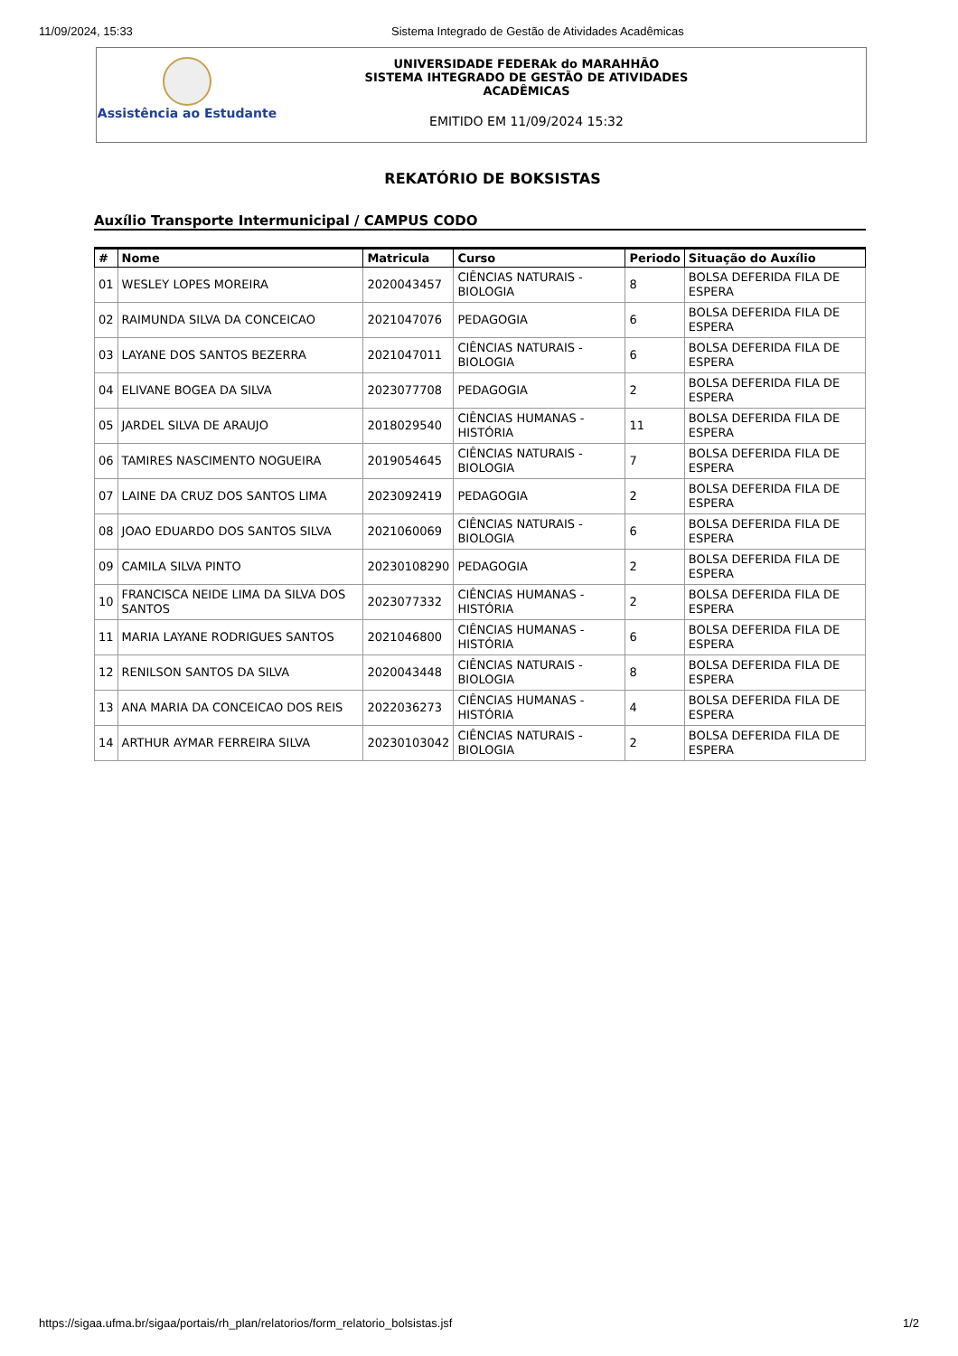11/09/2024, 15:33 Sistema Integrado de Gestão de Atividades Acadêmicas
Assistência ao Estudante
UNIVERSIDADE FEDERAk do MARAHHÃO
SISTEMA IHTEGRADO DE GESTÃO DE ATIVIDADES
ACADÊMICAS
EMITIDO EM 11/09/2024 15:32
REKATÓRIO DE BOKSISTAS
Auxílio Transporte Intermunicipal / CAMPUS CODO
| # | Nome | Matricula | Curso | Periodo | Situação do Auxílio |
| --- | --- | --- | --- | --- | --- |
| 01 | WESLEY LOPES MOREIRA | 2020043457 | CIÊNCIAS NATURAIS - BIOLOGIA | 8 | BOLSA DEFERIDA FILA DE ESPERA |
| 02 | RAIMUNDA SILVA DA CONCEICAO | 2021047076 | PEDAGOGIA | 6 | BOLSA DEFERIDA FILA DE ESPERA |
| 03 | LAYANE DOS SANTOS BEZERRA | 2021047011 | CIÊNCIAS NATURAIS - BIOLOGIA | 6 | BOLSA DEFERIDA FILA DE ESPERA |
| 04 | ELIVANE BOGEA DA SILVA | 2023077708 | PEDAGOGIA | 2 | BOLSA DEFERIDA FILA DE ESPERA |
| 05 | JARDEL SILVA DE ARAUJO | 2018029540 | CIÊNCIAS HUMANAS - HISTÓRIA | 11 | BOLSA DEFERIDA FILA DE ESPERA |
| 06 | TAMIRES NASCIMENTO NOGUEIRA | 2019054645 | CIÊNCIAS NATURAIS - BIOLOGIA | 7 | BOLSA DEFERIDA FILA DE ESPERA |
| 07 | LAINE DA CRUZ DOS SANTOS LIMA | 2023092419 | PEDAGOGIA | 2 | BOLSA DEFERIDA FILA DE ESPERA |
| 08 | JOAO EDUARDO DOS SANTOS SILVA | 2021060069 | CIÊNCIAS NATURAIS - BIOLOGIA | 6 | BOLSA DEFERIDA FILA DE ESPERA |
| 09 | CAMILA SILVA PINTO | 20230108290 | PEDAGOGIA | 2 | BOLSA DEFERIDA FILA DE ESPERA |
| 10 | FRANCISCA NEIDE LIMA DA SILVA DOS SANTOS | 2023077332 | CIÊNCIAS HUMANAS - HISTÓRIA | 2 | BOLSA DEFERIDA FILA DE ESPERA |
| 11 | MARIA LAYANE RODRIGUES SANTOS | 2021046800 | CIÊNCIAS HUMANAS - HISTÓRIA | 6 | BOLSA DEFERIDA FILA DE ESPERA |
| 12 | RENILSON SANTOS DA SILVA | 2020043448 | CIÊNCIAS NATURAIS - BIOLOGIA | 8 | BOLSA DEFERIDA FILA DE ESPERA |
| 13 | ANA MARIA DA CONCEICAO DOS REIS | 2022036273 | CIÊNCIAS HUMANAS - HISTÓRIA | 4 | BOLSA DEFERIDA FILA DE ESPERA |
| 14 | ARTHUR AYMAR FERREIRA SILVA | 20230103042 | CIÊNCIAS NATURAIS - BIOLOGIA | 2 | BOLSA DEFERIDA FILA DE ESPERA |
https://sigaa.ufma.br/sigaa/portais/rh_plan/relatorios/form_relatorio_bolsistas.jsf
1/2